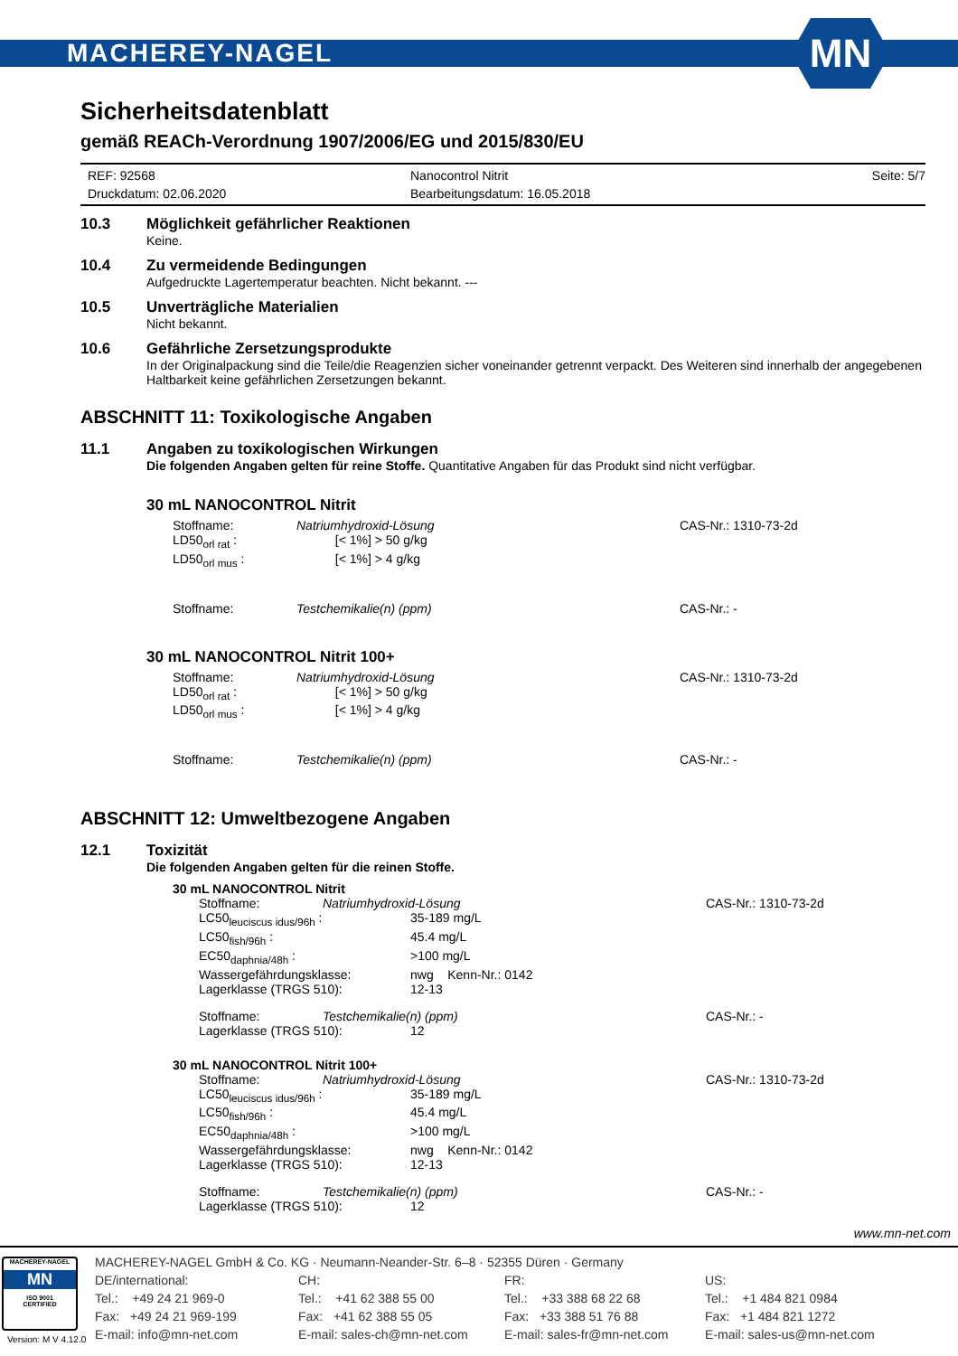MACHEREY-NAGEL MN
Sicherheitsdatenblatt
gemäß REACh-Verordnung 1907/2006/EG und 2015/830/EU
REF: 92568
Nanocontrol Nitrit
Seite: 5/7
Druckdatum: 02.06.2020
Bearbeitungsdatum: 16.05.2018
10.3 Möglichkeit gefährlicher Reaktionen
Keine.
10.4 Zu vermeidende Bedingungen
Aufgedruckte Lagertemperatur beachten. Nicht bekannt. ---
10.5 Unverträgliche Materialien
Nicht bekannt.
10.6 Gefährliche Zersetzungsprodukte
In der Originalpackung sind die Teile/die Reagenzien sicher voneinander getrennt verpackt. Des Weiteren sind innerhalb der angegebenen Haltbarkeit keine gefährlichen Zersetzungen bekannt.
ABSCHNITT 11: Toxikologische Angaben
11.1 Angaben zu toxikologischen Wirkungen
Die folgenden Angaben gelten für reine Stoffe. Quantitative Angaben für das Produkt sind nicht verfügbar.
30 mL NANOCONTROL Nitrit
Stoffname:
Natriumhydroxid-Lösung
CAS-Nr.: 1310-73-2d
LD50<sub>orl rat</sub> :
[< 1%] > 50 g/kg
LD50<sub>orl mus</sub> :
[< 1%] > 4 g/kg
Stoffname:
Testchemikalie(n) (ppm)
CAS-Nr.: -
30 mL NANOCONTROL Nitrit 100+
Stoffname:
Natriumhydroxid-Lösung
CAS-Nr.: 1310-73-2d
LD50<sub>orl rat</sub> :
[< 1%] > 50 g/kg
LD50<sub>orl mus</sub> :
[< 1%] > 4 g/kg
Stoffname:
Testchemikalie(n) (ppm)
CAS-Nr.: -
ABSCHNITT 12: Umweltbezogene Angaben
12.1 Toxizität
Die folgenden Angaben gelten für die reinen Stoffe.
30 mL NANOCONTROL Nitrit
Stoffname:
Natriumhydroxid-Lösung
CAS-Nr.: 1310-73-2d
LC50<sub>leuciscus idus/96h</sub> :
35-189 mg/L
LC50<sub>fish/96h</sub> :
45.4 mg/L
EC50<sub>daphnia/48h</sub> :
>100 mg/L
Wassergefährdungsklasse:
nwg Kenn-Nr.: 0142
Lagerklasse (TRGS 510):
12-13
Stoffname:
Testchemikalie(n) (ppm)
CAS-Nr.: -
Lagerklasse (TRGS 510):
12
30 mL NANOCONTROL Nitrit 100+
Stoffname:
Natriumhydroxid-Lösung
CAS-Nr.: 1310-73-2d
LC50<sub>leuciscus idus/96h</sub> :
35-189 mg/L
LC50<sub>fish/96h</sub> :
45.4 mg/L
EC50<sub>daphnia/48h</sub> :
>100 mg/L
Wassergefährdungsklasse:
nwg Kenn-Nr.: 0142
Lagerklasse (TRGS 510):
12-13
Stoffname:
Testchemikalie(n) (ppm)
CAS-Nr.: -
Lagerklasse (TRGS 510):
12
www.mn-net.com
MACHEREY-NAGEL
MN
ISO 9001
CERTIFIED
MACHEREY-NAGEL GmbH & Co. KG · Neumann-Neander-Str. 6–8 · 52355 Düren · Germany
DE/international:
Tel.: +49 24 21 969-0
Fax: +49 24 21 969-199
E-mail: info@mn-net.com
CH:
Tel.: +41 62 388 55 00
Fax: +41 62 388 55 05
E-mail: sales-ch@mn-net.com
FR:
Tel.: +33 388 68 22 68
Fax: +33 388 51 76 88
E-mail: sales-fr@mn-net.com
US:
Tel.: +1 484 821 0984
Fax: +1 484 821 1272
E-mail: sales-us@mn-net.com
Version: M V 4.12.0